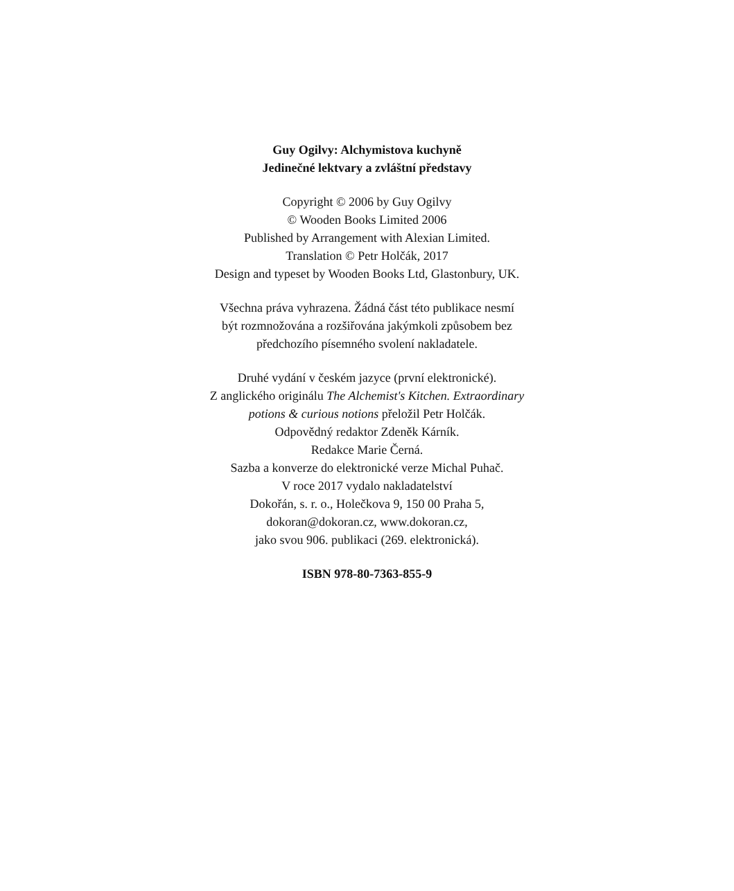Guy Ogilvy: Alchymistova kuchyně
Jedinečné lektvary a zvláštní představy
Copyright © 2006 by Guy Ogilvy
© Wooden Books Limited 2006
Published by Arrangement with Alexian Limited.
Translation © Petr Holčák, 2017
Design and typeset by Wooden Books Ltd, Glastonbury, UK.
Všechna práva vyhrazena. Žádná část této publikace nesmí
být rozmnožována a rozšiřována jakýmkoli způsobem bez
předchozího písemného svolení nakladatele.
Druhé vydání v českém jazyce (první elektronické).
Z anglického originálu The Alchemist's Kitchen. Extraordinary
potions & curious notions přeložil Petr Holčák.
Odpovědný redaktor Zdeněk Kárník.
Redakce Marie Černá.
Sazba a konverze do elektronické verze Michal Puhač.
V roce 2017 vydalo nakladatelství
Dokořán, s. r. o., Holečkova 9, 150 00 Praha 5,
dokoran@dokoran.cz, www.dokoran.cz,
jako svou 906. publikaci (269. elektronická).
ISBN 978-80-7363-855-9